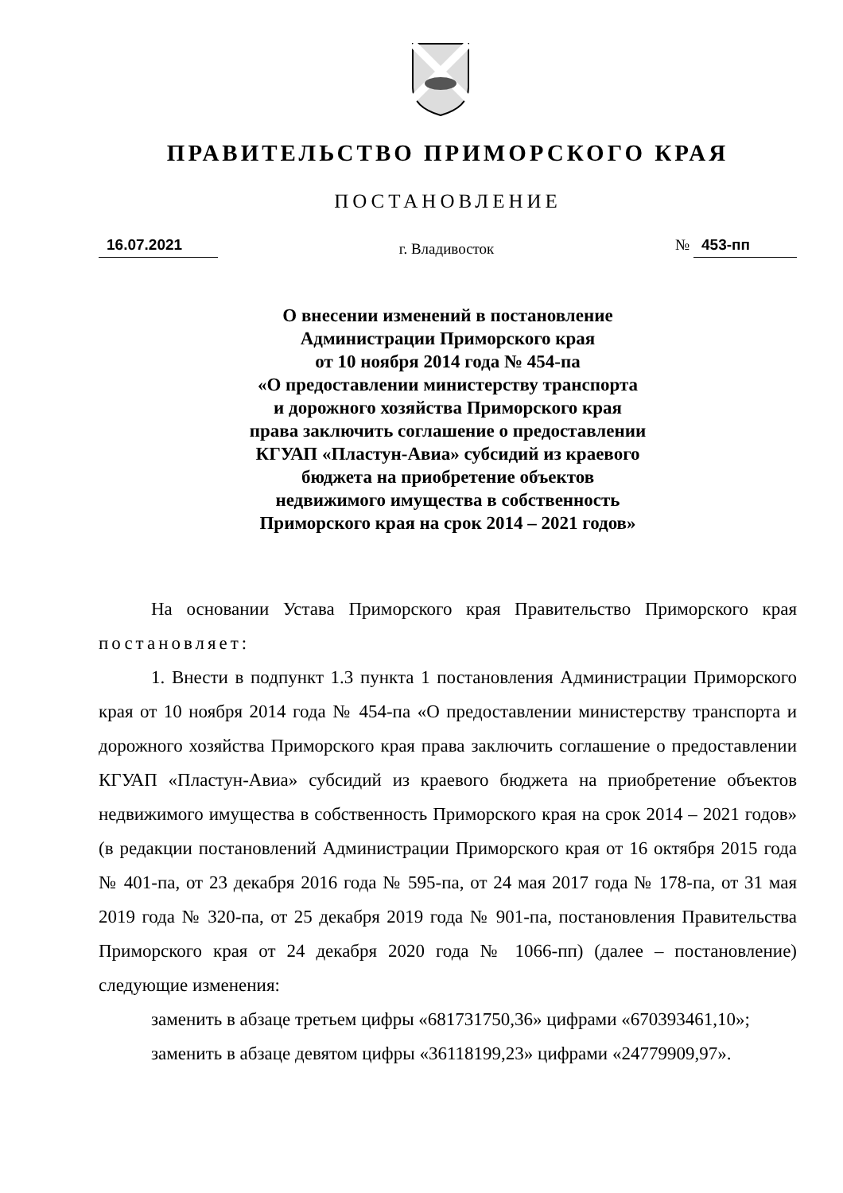ПРАВИТЕЛЬСТВО ПРИМОРСКОГО КРАЯ
ПОСТАНОВЛЕНИЕ
16.07.2021 г. Владивосток № 453-пп
О внесении изменений в постановление
Администрации Приморского края
от 10 ноября 2014 года № 454-па
«О предоставлении министерству транспорта
и дорожного хозяйства Приморского края
права заключить соглашение о предоставлении
КГУАП «Пластун-Авиа» субсидий из краевого
бюджета на приобретение объектов
недвижимого имущества в собственность
Приморского края на срок 2014 – 2021 годов»
На основании Устава Приморского края Правительство Приморского края постановляет:
1. Внести в подпункт 1.3 пункта 1 постановления Администрации Приморского края от 10 ноября 2014 года № 454-па «О предоставлении министерству транспорта и дорожного хозяйства Приморского края права заключить соглашение о предоставлении КГУАП «Пластун-Авиа» субсидий из краевого бюджета на приобретение объектов недвижимого имущества в собственность Приморского края на срок 2014 – 2021 годов» (в редакции постановлений Администрации Приморского края от 16 октября 2015 года № 401-па, от 23 декабря 2016 года № 595-па, от 24 мая 2017 года № 178-па, от 31 мая 2019 года № 320-па, от 25 декабря 2019 года № 901-па, постановления Правительства Приморского края от 24 декабря 2020 года № 1066-пп) (далее – постановление) следующие изменения:
заменить в абзаце третьем цифры «681731750,36» цифрами «670393461,10»;
заменить в абзаце девятом цифры «36118199,23» цифрами «24779909,97».